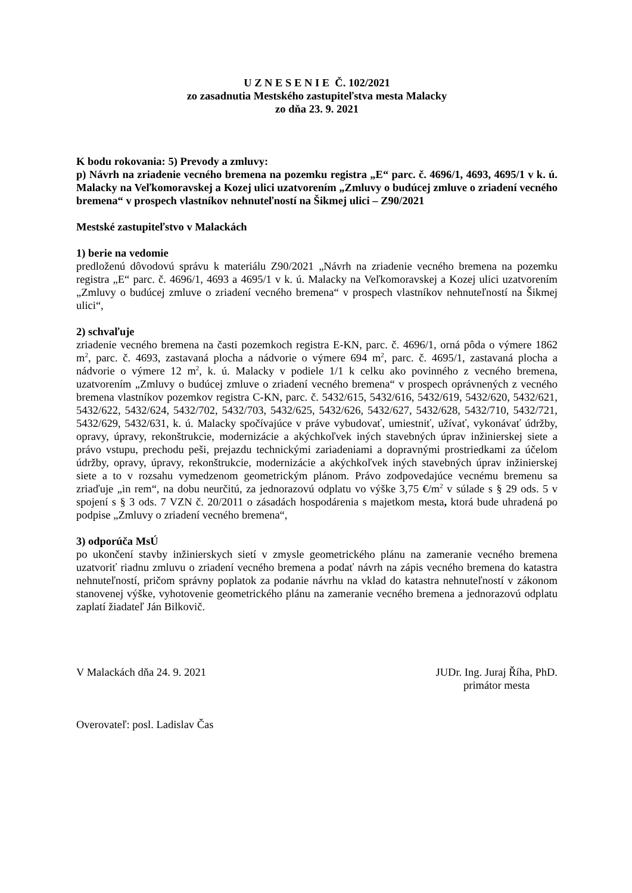U Z N E S E N I E Č. 102/2021
zo zasadnutia Mestského zastupiteľstva mesta Malacky
zo dňa 23. 9. 2021
K bodu rokovania: 5) Prevody a zmluvy:
p) Návrh na zriadenie vecného bremena na pozemku registra „E“ parc. č. 4696/1, 4693, 4695/1 v k. ú. Malacky na Veľkomoravskej a Kozej ulici uzatvorením „Zmluvy o budúcej zmluve o zriadení vecného bremena“ v prospech vlastníkov nehnuteľností na Šikmej ulici – Z90/2021
Mestské zastupiteľstvo v Malackách
1) berie na vedomie
predloženú dôvodovú správu k materiálu Z90/2021 „Návrh na zriadenie vecného bremena na pozemku registra „E“ parc. č. 4696/1, 4693 a 4695/1 v k. ú. Malacky na Veľkomoravskej a Kozej ulici uzatvorením „Zmluvy o budúcej zmluve o zriadení vecného bremena“ v prospech vlastníkov nehnuteľností na Šikmej ulici“,
2) schvaľuje
zriadenie vecného bremena na časti pozemkoch registra E-KN, parc. č. 4696/1, orná pôda o výmere 1862 m<sup>2</sup>, parc. č. 4693, zastavaná plocha a nádvorie o výmere 694 m<sup>2</sup>, parc. č. 4695/1, zastavaná plocha a nádvorie o výmere 12 m<sup>2</sup>, k. ú. Malacky v podiele 1/1 k celku ako povinného z vecného bremena, uzatvorením „Zmluvy o budúcej zmluve o zriadení vecného bremena“ v prospech oprávnených z vecného bremena vlastníkov pozemkov registra C-KN, parc. č. 5432/615, 5432/616, 5432/619, 5432/620, 5432/621, 5432/622, 5432/624, 5432/702, 5432/703, 5432/625, 5432/626, 5432/627, 5432/628, 5432/710, 5432/721, 5432/629, 5432/631, k. ú. Malacky spočívajúce v práve vybudovať, umiestniť, užívať, vykonávať údržby, opravy, úpravy, rekonštrukcie, modernizácie a akýchkoľvek iných stavebných úprav inžinierskej siete a právo vstupu, prechodu peši, prejazdu technickými zariadeniami a dopravnými prostriedkami za účelom údržby, opravy, úpravy, rekonštrukcie, modernizácie a akýchkoľvek iných stavebných úprav inžinierskej siete a to v rozsahu vymedzenom geometrickým plánom. Právo zodpovedajúce vecnému bremenu sa zriaďuje „in rem“, na dobu neurčitú, za jednorazovú odplatu vo výške 3,75 €/m<sup>2</sup> v súlade s § 29 ods. 5 v spojení s § 3 ods. 7 VZN č. 20/2011 o zásadách hospodárenia s majetkom mesta, ktorá bude uhradená po podpise „Zmluvy o zriadení vecného bremena“,
3) odporúča MsÚ
po ukončení stavby inžinierskych sietí v zmysle geometrického plánu na zameranie vecného bremena uzatvoriť riadnu zmluvu o zriadení vecného bremena a podať návrh na zápis vecného bremena do katastra nehnuteľností, pričom správny poplatok za podanie návrhu na vklad do katastra nehnuteľností v zákonom stanovenej výške, vyhotovenie geometrického plánu na zameranie vecného bremena a jednorazovú odplatu zaplatí žiadateľ Ján Bilkovič.
V Malackách dňa 24. 9. 2021 JUDr. Ing. Juraj Říha, PhD.
primátor mesta
Overovateľ: posl. Ladislav Čas